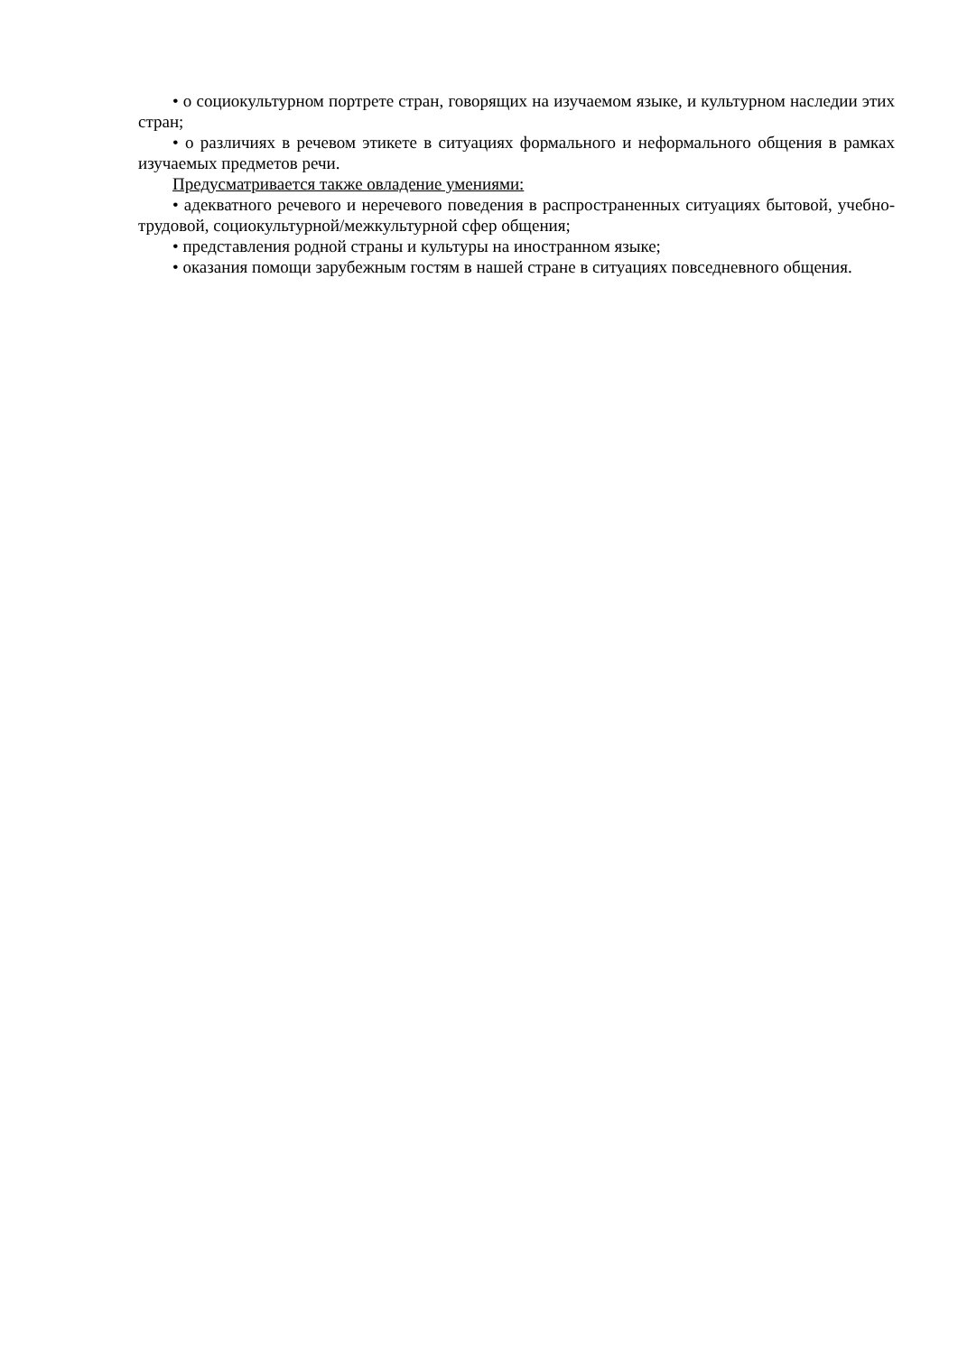• о социокультурном портрете стран, говорящих на изучаемом языке, и культурном наследии этих стран;
• о различиях в речевом этикете в ситуациях формального и неформального общения в рамках изучаемых предметов речи.
Предусматривается также овладение умениями:
• адекватного речевого и неречевого поведения в распространенных ситуациях бытовой, учебно-трудовой, социокультурной/межкультурной сфер общения;
• представления родной страны и культуры на иностранном языке;
• оказания помощи зарубежным гостям в нашей стране в ситуациях повседневного общения.